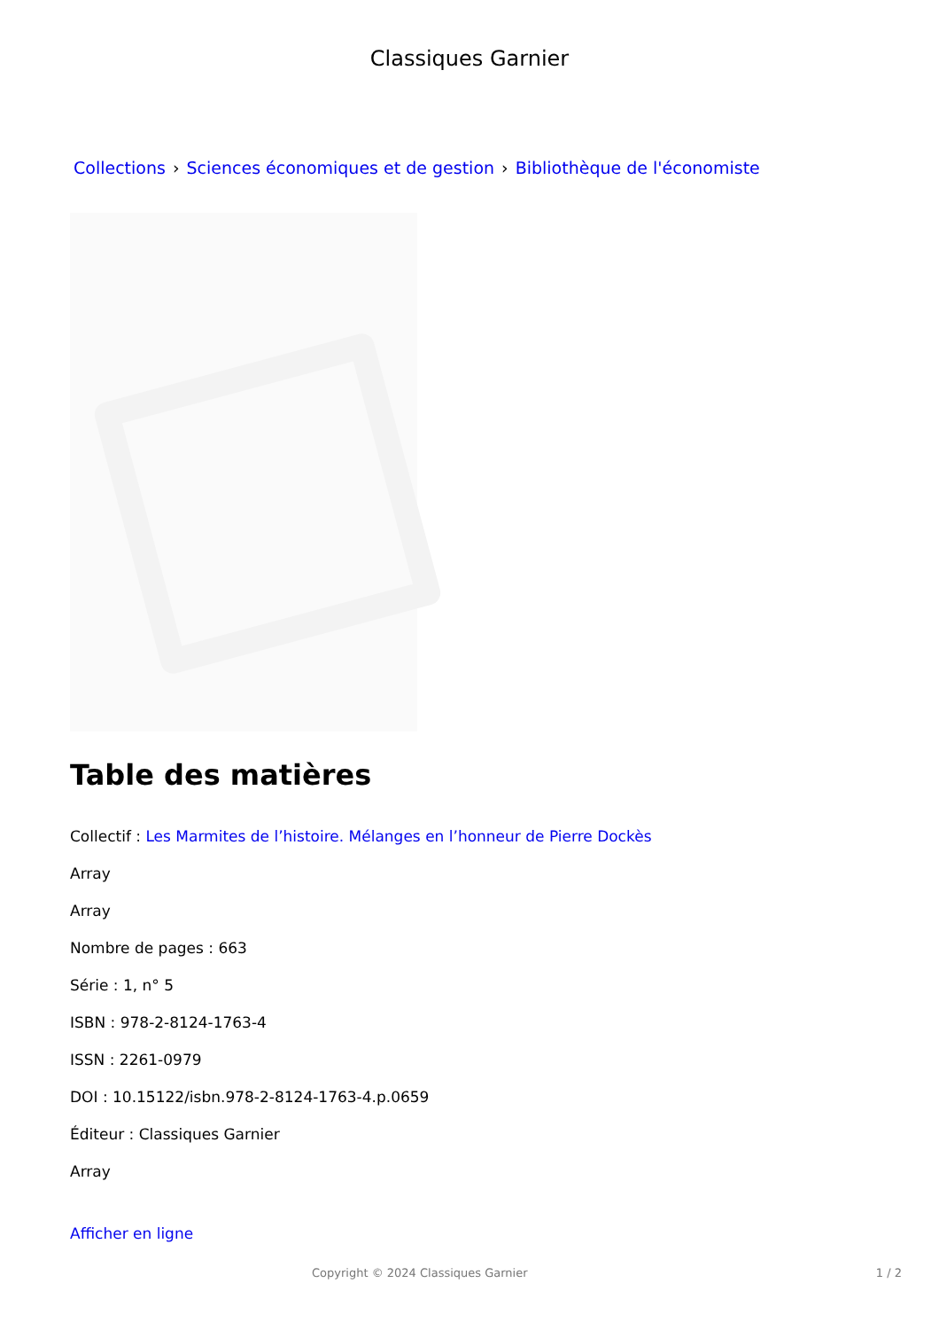Classiques Garnier
Collections › Sciences économiques et de gestion › Bibliothèque de l'économiste
Table des matières
Collectif : Les Marmites de l’histoire. Mélanges en l’honneur de Pierre Dockès
Array
Array
Nombre de pages : 663
Série : 1, n° 5
ISBN : 978-2-8124-1763-4
ISSN : 2261-0979
DOI : 10.15122/isbn.978-2-8124-1763-4.p.0659
Éditeur : Classiques Garnier
Array
Afficher en ligne
Copyright © 2024 Classiques Garnier 1 / 2